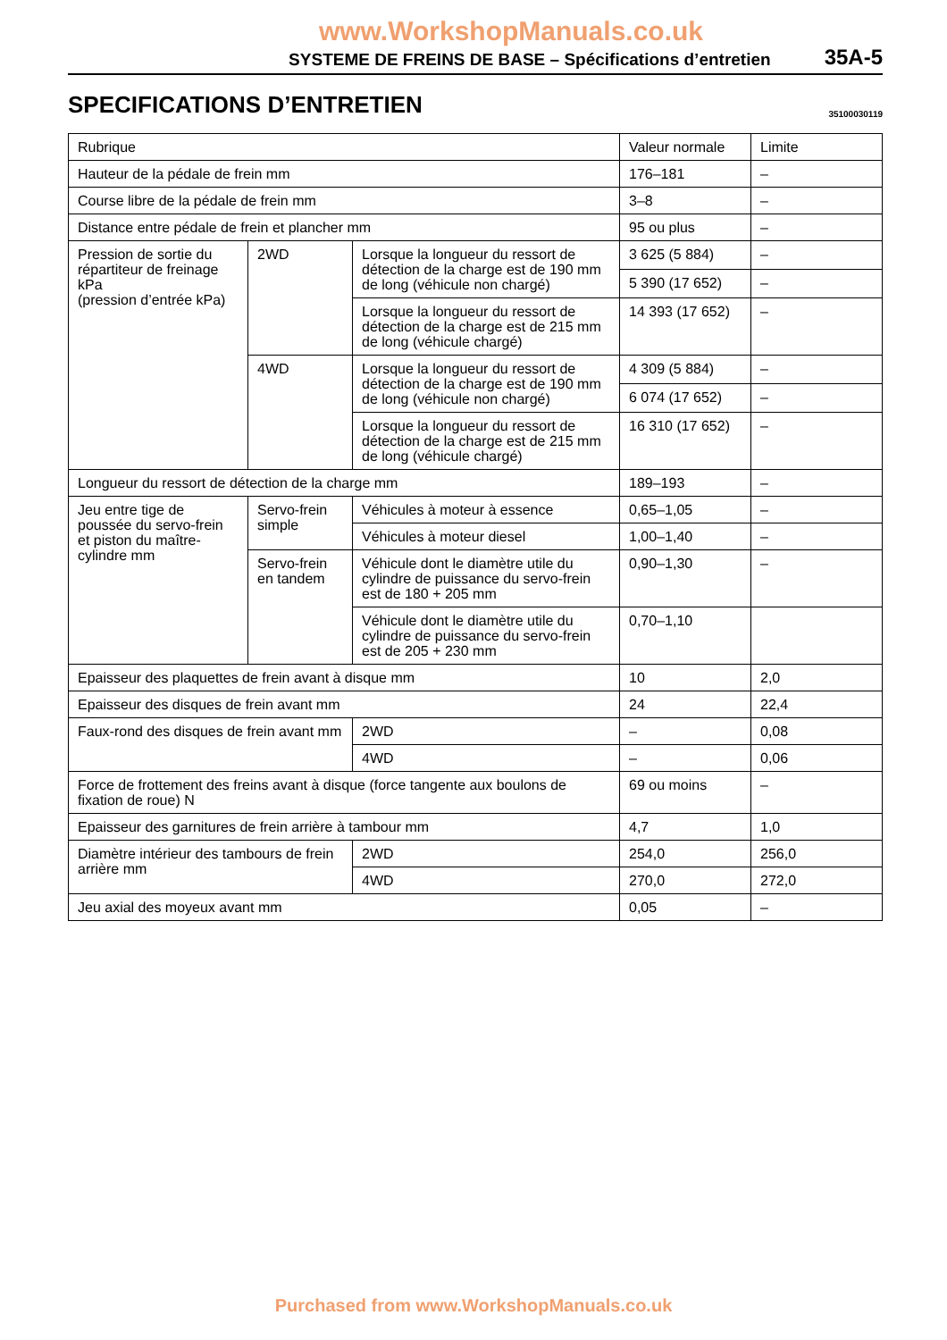www.WorkshopManuals.co.uk
SYSTEME DE FREINS DE BASE – Spécifications d’entretien 35A-5
SPECIFICATIONS D’ENTRETIEN
35100030119
| Rubrique | | | Valeur normale | Limite |
| --- | --- | --- | --- | --- |
| Hauteur de la pédale de frein mm | | | 176–181 | – |
| Course libre de la pédale de frein mm | | | 3–8 | – |
| Distance entre pédale de frein et plancher mm | | | 95 ou plus | – |
| Pression de sortie du répartiteur de freinage kPa (pression d’entrée kPa) | 2WD | Lorsque la longueur du ressort de détection de la charge est de 190 mm de long (véhicule non chargé) | 3 625 (5 884) | – |
| | | | 5 390 (17 652) | – |
| | | Lorsque la longueur du ressort de détection de la charge est de 215 mm de long (véhicule chargé) | 14 393 (17 652) | – |
| | 4WD | Lorsque la longueur du ressort de détection de la charge est de 190 mm de long (véhicule non chargé) | 4 309 (5 884) | – |
| | | | 6 074 (17 652) | – |
| | | Lorsque la longueur du ressort de détection de la charge est de 215 mm de long (véhicule chargé) | 16 310 (17 652) | – |
| Longueur du ressort de détection de la charge mm | | | 189–193 | – |
| Jeu entre tige de poussée du servo-frein et piston du maître-cylindre mm | Servo-frein simple | Véhicules à moteur à essence | 0,65–1,05 | – |
| | | Véhicules à moteur diesel | 1,00–1,40 | – |
| | Servo-frein en tandem | Véhicule dont le diamètre utile du cylindre de puissance du servo-frein est de 180 + 205 mm | 0,90–1,30 | – |
| | | Véhicule dont le diamètre utile du cylindre de puissance du servo-frein est de 205 + 230 mm | 0,70–1,10 | |
| Epaisseur des plaquettes de frein avant à disque mm | | | 10 | 2,0 |
| Epaisseur des disques de frein avant mm | | | 24 | 22,4 |
| Faux-rond des disques de frein avant mm | | 2WD | – | 0,08 |
| | | 4WD | – | 0,06 |
| Force de frottement des freins avant à disque (force tangente aux boulons de fixation de roue) N | | | 69 ou moins | – |
| Epaisseur des garnitures de frein arrière à tambour mm | | | 4,7 | 1,0 |
| Diamètre intérieur des tambours de frein arrière mm | | 2WD | 254,0 | 256,0 |
| | | 4WD | 270,0 | 272,0 |
| Jeu axial des moyeux avant mm | | | 0,05 | – |
Purchased from www.WorkshopManuals.co.uk